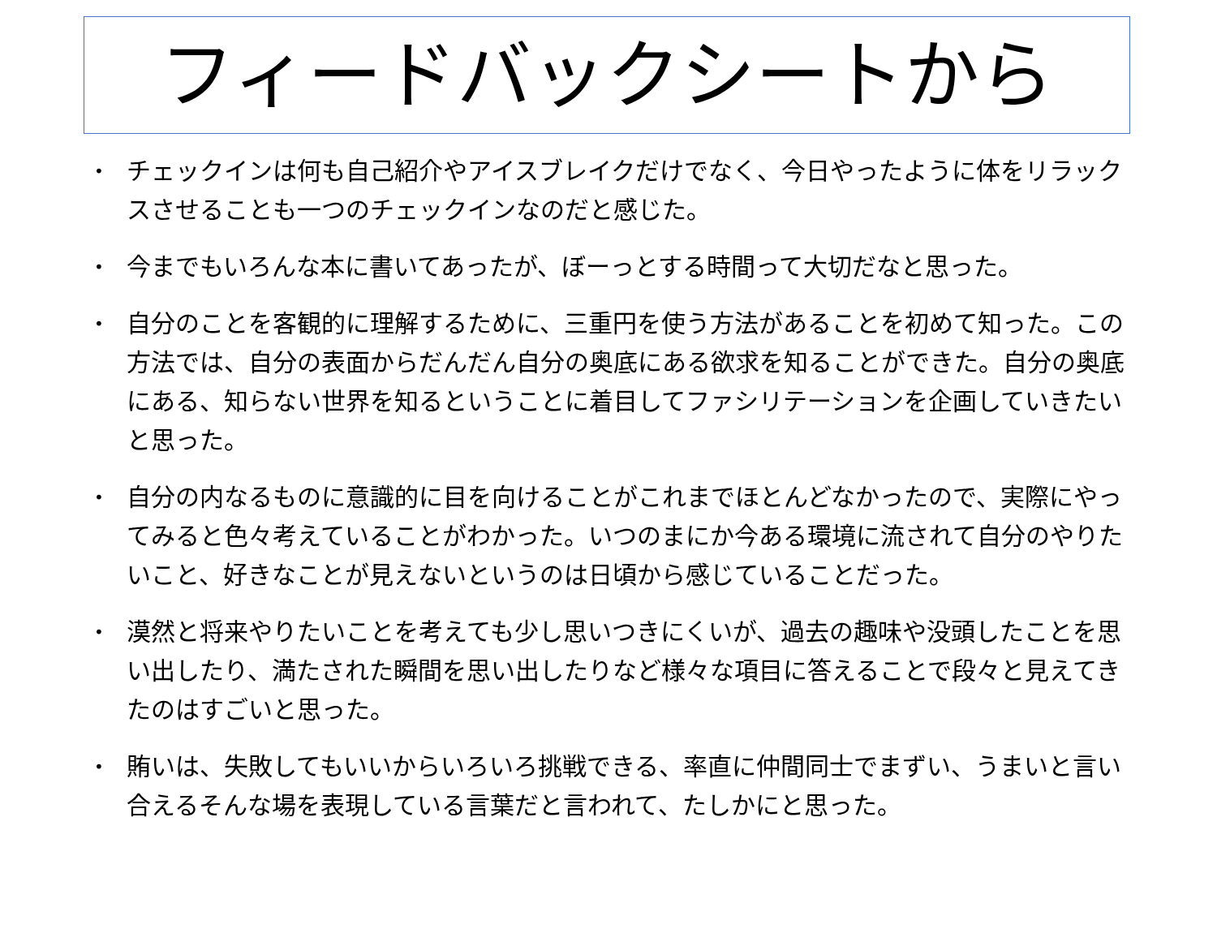フィードバックシートから
• チェックインは何も自己紹介やアイスブレイクだけでなく、今日やったように体をリラックスさせることも一つのチェックインなのだと感じた。
• 今までもいろんな本に書いてあったが、ぼーっとする時間って大切だなと思った。
• 自分のことを客観的に理解するために、三重円を使う方法があることを初めて知った。この方法では、自分の表面からだんだん自分の奥底にある欲求を知ることができた。自分の奥底にある、知らない世界を知るということに着目してファシリテーションを企画していきたいと思った。
• 自分の内なるものに意識的に目を向けることがこれまでほとんどなかったので、実際にやってみると色々考えていることがわかった。いつのまにか今ある環境に流されて自分のやりたいこと、好きなことが見えないというのは日頃から感じていることだった。
• 漠然と将来やりたいことを考えても少し思いつきにくいが、過去の趣味や没頭したことを思い出したり、満たされた瞬間を思い出したりなど様々な項目に答えることで段々と見えてきたのはすごいと思った。
• 賄いは、失敗してもいいからいろいろ挑戦できる、率直に仲間同士でまずい、うまいと言い合えるそんな場を表現している言葉だと言われて、たしかにと思った。